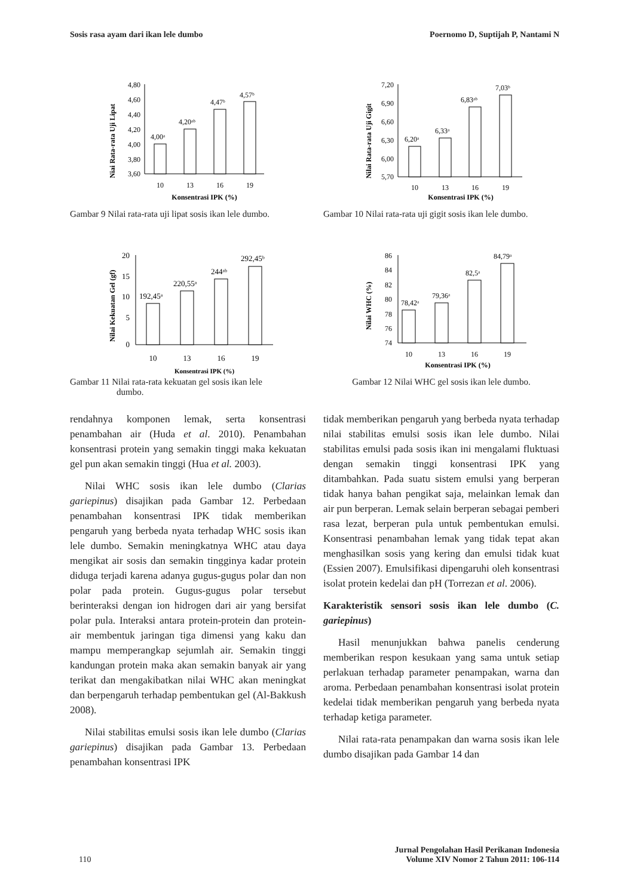Sosis rasa ayam dari ikan lele dumbo Poernomo D, Suptijah P, Nantami N
Niai Rata-rata Uji Lipat
4,80
4,60
4,40
4,20
4,00
3,80
3,60
4,00ᵃ
4,20ᵃᵇ
4,47ᵇ
4,57ᵇ
10
13
16
19
Konsentrasi IPK (%)
Gambar 9 Nilai rata-rata uji lipat sosis ikan lele dumbo.
Nilai Rata-rata Uji Gigit
7,20
6,90
6,60
6,30
6,00
5,70
6,20ᵃ
6,33ᵃ
6,83ᵃᵇ
7,03ᵇ
10
13
16
19
Konsentrasi IPK (%)
Gambar 10 Nilai rata-rata uji gigit sosis ikan lele dumbo.
Nilai Kekuatan Gel (gf)
20
15
10
5
0
192,45ᵃ
220,55ᵃ
244ᵃᵇ
292,45ᵇ
10
13
16
19
Konsentrasi IPK (%)
Gambar 11 Nilai rata-rata kekuatan gel sosis ikan lele
dumbo.
Nilai WHC (%)
86
84
82
80
78
76
74
78,42ᵃ
79,36ᵃ
82,5ᵃ
84,79ᵃ
10
13
16
19
Konsentrasi IPK (%)
Gambar 12 Nilai WHC gel sosis ikan lele dumbo.
rendahnya komponen lemak, serta konsentrasi penambahan air (Huda et al. 2010). Penambahan konsentrasi protein yang semakin tinggi maka kekuatan gel pun akan semakin tinggi (Hua et al. 2003).
Nilai WHC sosis ikan lele dumbo (Clarias gariepinus) disajikan pada Gambar 12. Perbedaan penambahan konsentrasi IPK tidak memberikan pengaruh yang berbeda nyata terhadap WHC sosis ikan lele dumbo. Semakin meningkatnya WHC atau daya mengikat air sosis dan semakin tingginya kadar protein diduga terjadi karena adanya gugus-gugus polar dan non polar pada protein. Gugus-gugus polar tersebut berinteraksi dengan ion hidrogen dari air yang bersifat polar pula. Interaksi antara protein-protein dan protein-air membentuk jaringan tiga dimensi yang kaku dan mampu memperangkap sejumlah air. Semakin tinggi kandungan protein maka akan semakin banyak air yang terikat dan mengakibatkan nilai WHC akan meningkat dan berpengaruh terhadap pembentukan gel (Al-Bakkush 2008).
Nilai stabilitas emulsi sosis ikan lele dumbo (Clarias gariepinus) disajikan pada Gambar 13. Perbedaan penambahan konsentrasi IPK
tidak memberikan pengaruh yang berbeda nyata terhadap nilai stabilitas emulsi sosis ikan lele dumbo. Nilai stabilitas emulsi pada sosis ikan ini mengalami fluktuasi dengan semakin tinggi konsentrasi IPK yang ditambahkan. Pada suatu sistem emulsi yang berperan tidak hanya bahan pengikat saja, melainkan lemak dan air pun berperan. Lemak selain berperan sebagai pemberi rasa lezat, berperan pula untuk pembentukan emulsi. Konsentrasi penambahan lemak yang tidak tepat akan menghasilkan sosis yang kering dan emulsi tidak kuat (Essien 2007). Emulsifikasi dipengaruhi oleh konsentrasi isolat protein kedelai dan pH (Torrezan et al. 2006).
Karakteristik sensori sosis ikan lele dumbo (C. gariepinus)
Hasil menunjukkan bahwa panelis cenderung memberikan respon kesukaan yang sama untuk setiap perlakuan terhadap parameter penampakan, warna dan aroma. Perbedaan penambahan konsentrasi isolat protein kedelai tidak memberikan pengaruh yang berbeda nyata terhadap ketiga parameter.
Nilai rata-rata penampakan dan warna sosis ikan lele dumbo disajikan pada Gambar 14 dan
110 Jurnal Pengolahan Hasil Perikanan Indonesia
Volume XIV Nomor 2 Tahun 2011: 106-114